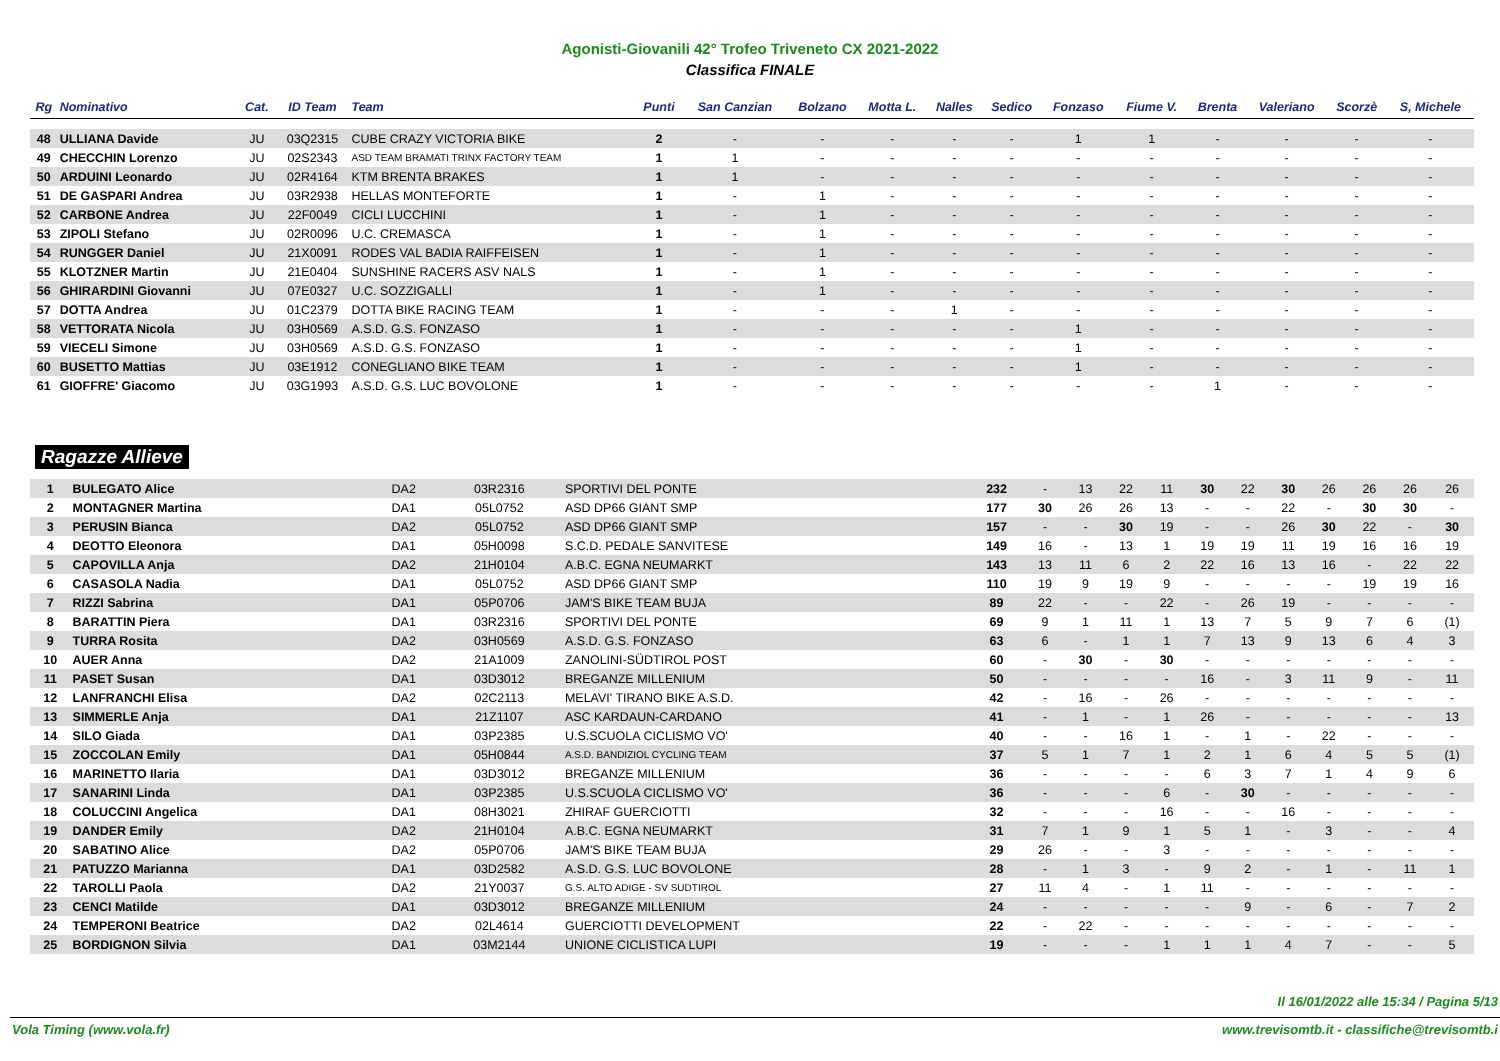Agonisti-Giovanili 42° Trofeo Triveneto CX 2021-2022
Classifica FINALE
| Rg | Nominativo | Cat. | ID Team | Team | Punti | San Canzian | Bolzano | Motta L. | Nalles | Sedico | Fonzaso | Fiume V. | Brenta | Valeriano | Scorzè | S, Michele |
| --- | --- | --- | --- | --- | --- | --- | --- | --- | --- | --- | --- | --- | --- | --- | --- | --- |
| 48 | ULLIANA Davide | JU | 03Q2315 | CUBE CRAZY VICTORIA BIKE | 2 | - | - | - | - | - | 1 | 1 | - | - | - | - |
| 49 | CHECCHIN Lorenzo | JU | 02S2343 | ASD TEAM BRAMATI TRINX FACTORY TEAM | 1 | 1 | - | - | - | - | - | - | - | - | - | - |
| 50 | ARDUINI Leonardo | JU | 02R4164 | KTM BRENTA BRAKES | 1 | 1 | - | - | - | - | - | - | - | - | - | - |
| 51 | DE GASPARI Andrea | JU | 03R2938 | HELLAS MONTEFORTE | 1 | - | 1 | - | - | - | - | - | - | - | - | - |
| 52 | CARBONE Andrea | JU | 22F0049 | CICLI LUCCHINI | 1 | - | 1 | - | - | - | - | - | - | - | - | - |
| 53 | ZIPOLI Stefano | JU | 02R0096 | U.C. CREMASCA | 1 | - | 1 | - | - | - | - | - | - | - | - | - |
| 54 | RUNGGER Daniel | JU | 21X0091 | RODES VAL BADIA RAIFFEISEN | 1 | - | 1 | - | - | - | - | - | - | - | - | - |
| 55 | KLOTZNER Martin | JU | 21E0404 | SUNSHINE RACERS ASV NALS | 1 | - | 1 | - | - | - | - | - | - | - | - | - |
| 56 | GHIRARDINI Giovanni | JU | 07E0327 | U.C. SOZZIGALLI | 1 | - | 1 | - | - | - | - | - | - | - | - | - |
| 57 | DOTTA Andrea | JU | 01C2379 | DOTTA BIKE RACING TEAM | 1 | - | - | - | 1 | - | - | - | - | - | - | - |
| 58 | VETTORATA Nicola | JU | 03H0569 | A.S.D. G.S. FONZASO | 1 | - | - | - | - | - | 1 | - | - | - | - | - |
| 59 | VIECELI Simone | JU | 03H0569 | A.S.D. G.S. FONZASO | 1 | - | - | - | - | - | 1 | - | - | - | - | - |
| 60 | BUSETTO Mattias | JU | 03E1912 | CONEGLIANO BIKE TEAM | 1 | - | - | - | - | - | 1 | - | - | - | - | - |
| 61 | GIOFFRE' Giacomo | JU | 03G1993 | A.S.D. G.S. LUC BOVOLONE | 1 | - | - | - | - | - | - | - | 1 | - | - | - |
Ragazze Allieve
| 1 | BULEGATO Alice | DA2 | 03R2316 | SPORTIVI DEL PONTE | 232 | - | 13 | 22 | 11 | 30 | 22 | 30 | 26 | 26 | 26 | 26 |
| 2 | MONTAGNER Martina | DA1 | 05L0752 | ASD DP66 GIANT SMP | 177 | 30 | 26 | 26 | 13 | - | - | 22 | - | 30 | 30 | - |
| 3 | PERUSIN Bianca | DA2 | 05L0752 | ASD DP66 GIANT SMP | 157 | - | - | 30 | 19 | - | - | 26 | 30 | 22 | - | 30 |
| 4 | DEOTTO Eleonora | DA1 | 05H0098 | S.C.D. PEDALE SANVITESE | 149 | 16 | - | 13 | 1 | 19 | 19 | 11 | 19 | 16 | 16 | 19 |
| 5 | CAPOVILLA Anja | DA2 | 21H0104 | A.B.C. EGNA NEUMARKT | 143 | 13 | 11 | 6 | 2 | 22 | 16 | 13 | 16 | - | 22 | 22 |
| 6 | CASASOLA Nadia | DA1 | 05L0752 | ASD DP66 GIANT SMP | 110 | 19 | 9 | 19 | 9 | - | - | - | - | 19 | 19 | 16 |
| 7 | RIZZI Sabrina | DA1 | 05P0706 | JAM'S BIKE TEAM BUJA | 89 | 22 | - | - | 22 | - | 26 | 19 | - | - | - | - |
| 8 | BARATTIN Piera | DA1 | 03R2316 | SPORTIVI DEL PONTE | 69 | 9 | 1 | 11 | 1 | 13 | 7 | 5 | 9 | 7 | 6 | (1) |
| 9 | TURRA Rosita | DA2 | 03H0569 | A.S.D. G.S. FONZASO | 63 | 6 | - | 1 | 1 | 7 | 13 | 9 | 13 | 6 | 4 | 3 |
| 10 | AUER Anna | DA2 | 21A1009 | ZANOLINI-SÜDTIROL POST | 60 | - | 30 | - | 30 | - | - | - | - | - | - | - |
| 11 | PASET Susan | DA1 | 03D3012 | BREGANZE MILLENIUM | 50 | - | - | - | - | 16 | - | 3 | 11 | 9 | - | 11 |
| 12 | LANFRANCHI Elisa | DA2 | 02C2113 | MELAVI' TIRANO BIKE A.S.D. | 42 | - | 16 | - | 26 | - | - | - | - | - | - | - |
| 13 | SIMMERLE Anja | DA1 | 21Z1107 | ASC KARDAUN-CARDANO | 41 | - | 1 | - | 1 | 26 | - | - | - | - | - | 13 |
| 14 | SILO Giada | DA1 | 03P2385 | U.S.SCUOLA CICLISMO VO' | 40 | - | - | 16 | 1 | - | 1 | - | 22 | - | - | - |
| 15 | ZOCCOLAN Emily | DA1 | 05H0844 | A.S.D. BANDIZIOL CYCLING TEAM | 37 | 5 | 1 | 7 | 1 | 2 | 1 | 6 | 4 | 5 | 5 | (1) |
| 16 | MARINETTO Ilaria | DA1 | 03D3012 | BREGANZE MILLENIUM | 36 | - | - | - | - | 6 | 3 | 7 | 1 | 4 | 9 | 6 |
| 17 | SANARINI Linda | DA1 | 03P2385 | U.S.SCUOLA CICLISMO VO' | 36 | - | - | - | 6 | - | 30 | - | - | - | - | - |
| 18 | COLUCCINI Angelica | DA1 | 08H3021 | ZHIRAF GUERCIOTTI | 32 | - | - | - | 16 | - | - | 16 | - | - | - | - |
| 19 | DANDER Emily | DA2 | 21H0104 | A.B.C. EGNA NEUMARKT | 31 | 7 | 1 | 9 | 1 | 5 | 1 | - | 3 | - | - | 4 |
| 20 | SABATINO Alice | DA2 | 05P0706 | JAM'S BIKE TEAM BUJA | 29 | 26 | - | - | 3 | - | - | - | - | - | - | - |
| 21 | PATUZZO Marianna | DA1 | 03D2582 | A.S.D. G.S. LUC BOVOLONE | 28 | - | 1 | 3 | - | 9 | 2 | - | 1 | - | 11 | 1 |
| 22 | TAROLLI Paola | DA2 | 21Y0037 | G.S. ALTO ADIGE - SV SUDTIROL | 27 | 11 | 4 | - | 1 | 11 | - | - | - | - | - | - |
| 23 | CENCI Matilde | DA1 | 03D3012 | BREGANZE MILLENIUM | 24 | - | - | - | - | - | 9 | - | 6 | - | 7 | 2 |
| 24 | TEMPERONI Beatrice | DA2 | 02L4614 | GUERCIOTTI DEVELOPMENT | 22 | - | 22 | - | - | - | - | - | - | - | - | - |
| 25 | BORDIGNON Silvia | DA1 | 03M2144 | UNIONE CICLISTICA LUPI | 19 | - | - | - | 1 | 1 | 1 | 4 | 7 | - | - | 5 |
Il 16/01/2022 alle 15:34 / Pagina 5/13
Vola Timing (www.vola.fr)
www.trevisomtb.it - classifiche@trevisomtb.i